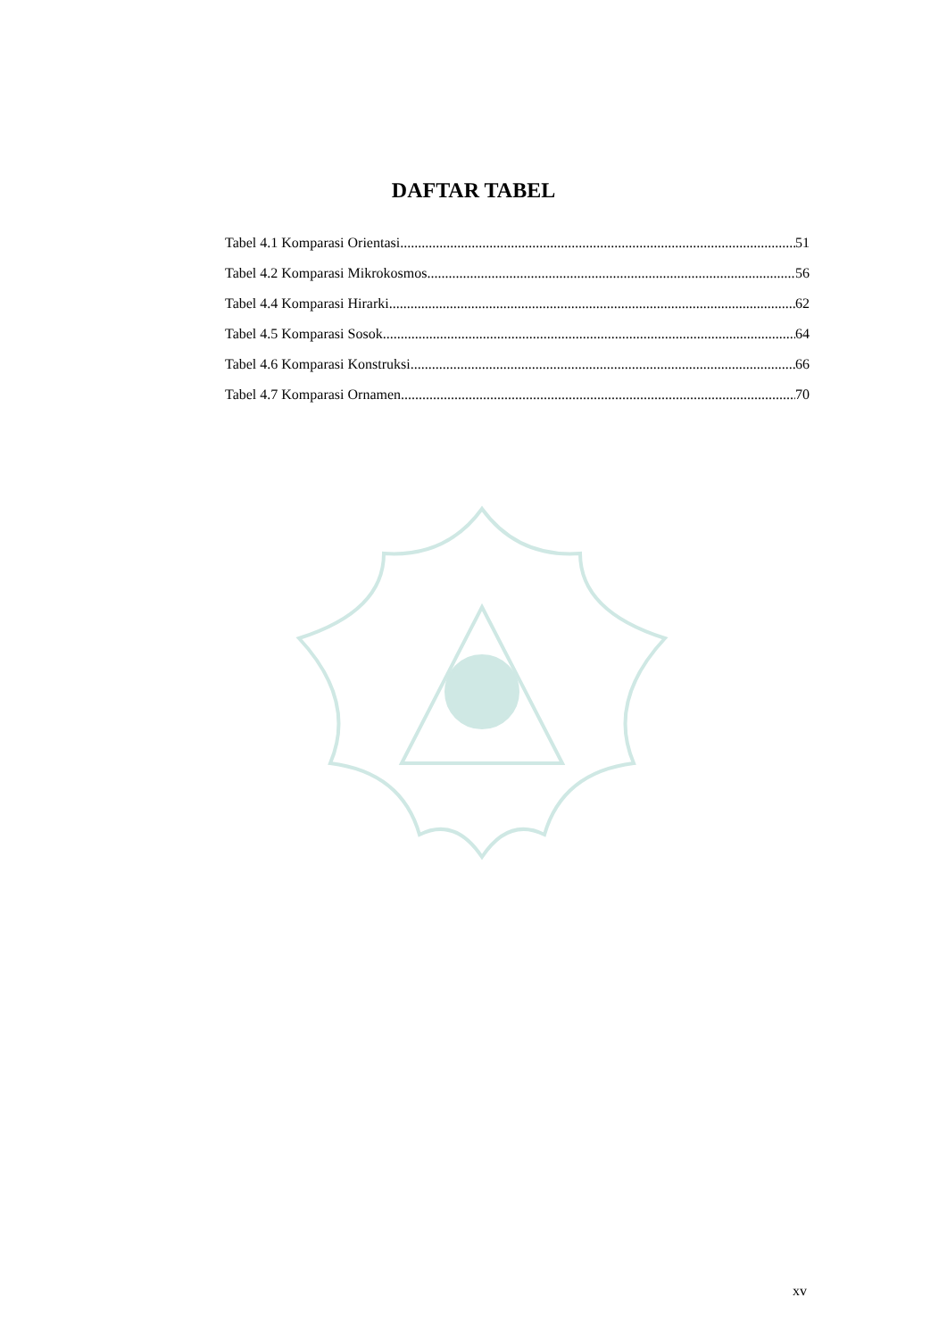DAFTAR TABEL
Tabel 4.1 Komparasi Orientasi 51
Tabel 4.2 Komparasi Mikrokosmos 56
Tabel 4.4 Komparasi Hirarki 62
Tabel 4.5 Komparasi Sosok 64
Tabel 4.6 Komparasi Konstruksi 66
Tabel 4.7 Komparasi Ornamen 70
xv